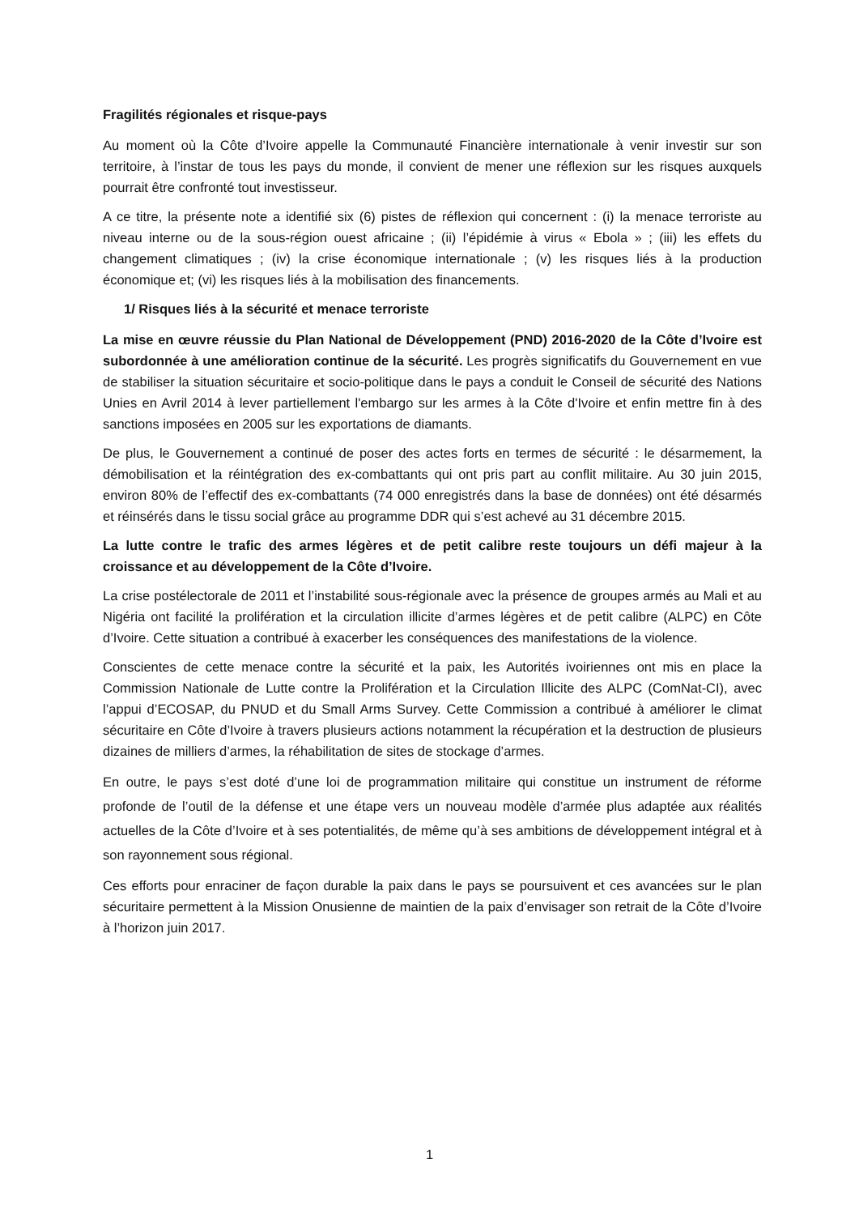Fragilités régionales et risque-pays
Au moment où la Côte d’Ivoire appelle la Communauté Financière internationale à venir investir sur son territoire, à l’instar de tous les pays du monde, il convient de mener une réflexion sur les risques auxquels pourrait être confronté tout investisseur.
A ce titre, la présente note a identifié six (6) pistes de réflexion qui concernent : (i) la menace terroriste au niveau interne ou de la sous-région ouest africaine ; (ii) l’épidémie à virus « Ebola » ; (iii) les effets du changement climatiques ; (iv) la crise économique internationale ; (v) les risques liés à la production économique et; (vi) les risques liés à la mobilisation des financements.
1/ Risques liés à la sécurité et menace terroriste
La mise en œuvre réussie du Plan National de Développement (PND) 2016-2020 de la Côte d’Ivoire est subordonnée à une amélioration continue de la sécurité. Les progrès significatifs du Gouvernement en vue de stabiliser la situation sécuritaire et socio-politique dans le pays a conduit le Conseil de sécurité des Nations Unies en Avril 2014 à lever partiellement l'embargo sur les armes à la Côte d'Ivoire et enfin mettre fin à des sanctions imposées en 2005 sur les exportations de diamants.
De plus, le Gouvernement a continué de poser des actes forts en termes de sécurité : le désarmement, la démobilisation et la réintégration des ex-combattants qui ont pris part au conflit militaire. Au 30 juin 2015, environ 80% de l’effectif des ex-combattants (74 000 enregistrés dans la base de données) ont été désarmés et réinsérés dans le tissu social grâce au programme DDR qui s’est achevé au 31 décembre 2015.
La lutte contre le trafic des armes légères et de petit calibre reste toujours un défi majeur à la croissance et au développement de la Côte d’Ivoire.
La crise postélectorale de 2011 et l’instabilité sous-régionale avec la présence de groupes armés au Mali et au Nigéria ont facilité la prolifération et la circulation illicite d’armes légères et de petit calibre (ALPC) en Côte d’Ivoire. Cette situation a contribué à exacerber les conséquences des manifestations de la violence.
Conscientes de cette menace contre la sécurité et la paix, les Autorités ivoiriennes ont mis en place la Commission Nationale de Lutte contre la Prolifération et la Circulation Illicite des ALPC (ComNat-CI), avec l’appui d’ECOSAP, du PNUD et du Small Arms Survey. Cette Commission a contribué à améliorer le climat sécuritaire en Côte d’Ivoire à travers plusieurs actions notamment la récupération et la destruction de plusieurs dizaines de milliers d’armes, la réhabilitation de sites de stockage d’armes.
En outre, le pays s’est doté d’une loi de programmation militaire qui constitue un instrument de réforme profonde de l’outil de la défense et une étape vers un nouveau modèle d’armée plus adaptée aux réalités actuelles de la Côte d’Ivoire et à ses potentialités, de même qu’à ses ambitions de développement intégral et à son rayonnement sous régional.
Ces efforts pour enraciner de façon durable la paix dans le pays se poursuivent et ces avancées sur le plan sécuritaire permettent à la Mission Onusienne de maintien de la paix d’envisager son retrait de la Côte d’Ivoire à l’horizon juin 2017.
1